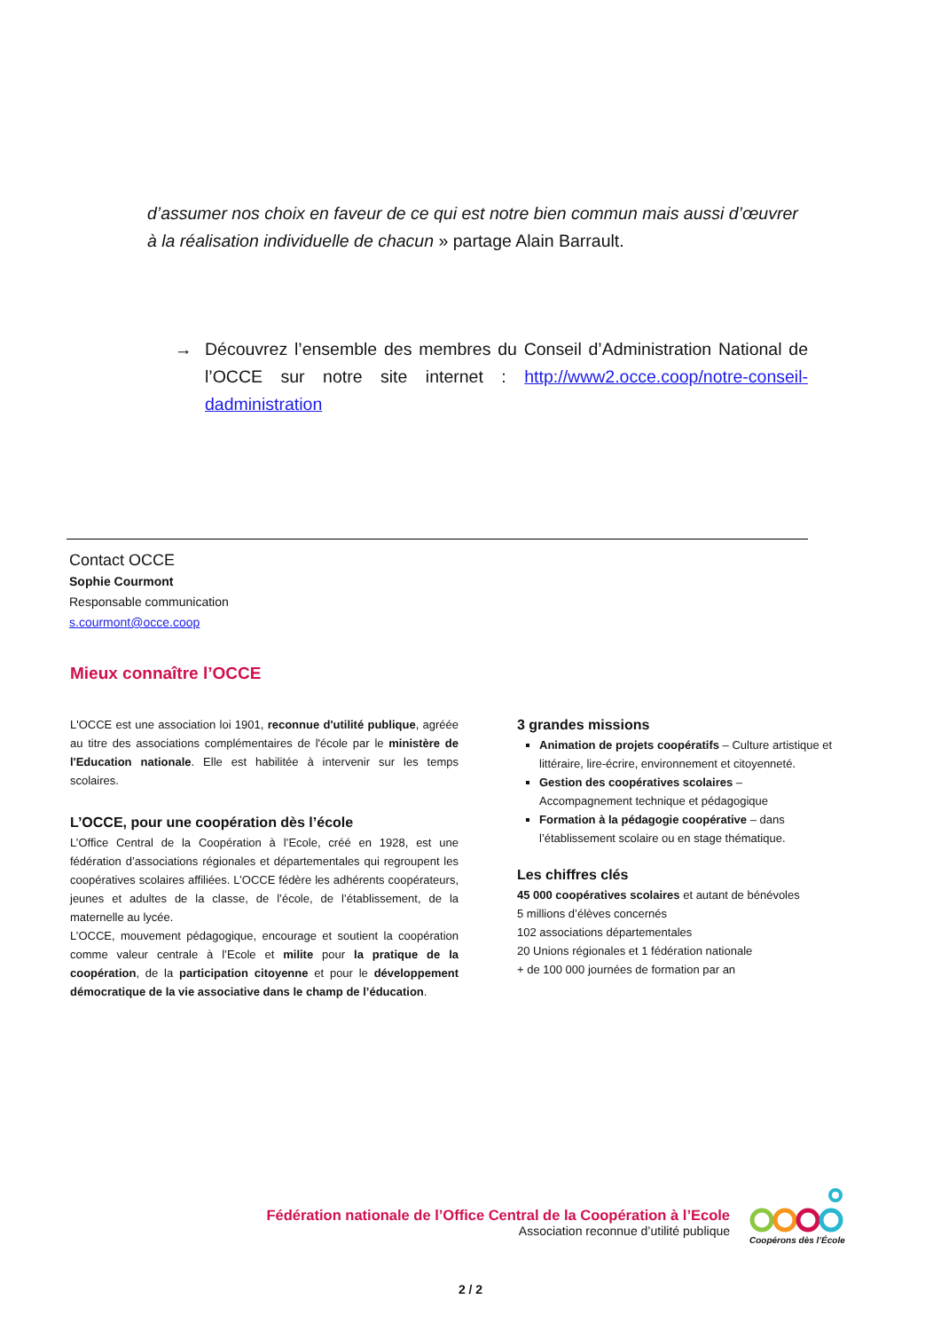d’assumer nos choix en faveur de ce qui est notre bien commun mais aussi d’œuvrer à la réalisation individuelle de chacun » partage Alain Barrault.
→ Découvrez l’ensemble des membres du Conseil d’Administration National de l’OCCE sur notre site internet : http://www2.occe.coop/notre-conseil-dadministration
Contact OCCE
Sophie Courmont
Responsable communication
s.courmont@occe.coop
Mieux connaître l’OCCE
L'OCCE est une association loi 1901, reconnue d'utilité publique, agréée au titre des associations complémentaires de l'école par le ministère de l'Education nationale. Elle est habilitée à intervenir sur les temps scolaires.
L’OCCE, pour une coopération dès l’école
L’Office Central de la Coopération à l’Ecole, créé en 1928, est une fédération d’associations régionales et départementales qui regroupent les coopératives scolaires affiliées. L’OCCE fédère les adhérents coopérateurs, jeunes et adultes de la classe, de l’école, de l’établissement, de la maternelle au lycée.
L’OCCE, mouvement pédagogique, encourage et soutient la coopération comme valeur centrale à l’Ecole et milite pour la pratique de la coopération, de la participation citoyenne et pour le développement démocratique de la vie associative dans le champ de l’éducation.
3 grandes missions
Animation de projets coopératifs – Culture artistique et littéraire, lire-écrire, environnement et citoyenneté.
Gestion des coopératives scolaires – Accompagnement technique et pédagogique
Formation à la pédagogie coopérative – dans l’établissement scolaire ou en stage thématique.
Les chiffres clés
45 000 coopératives scolaires et autant de bénévoles
5 millions d’élèves concernés
102 associations départementales
20 Unions régionales et 1 fédération nationale
+ de 100 000 journées de formation par an
Fédération nationale de l’Office Central de la Coopération à l’Ecole
Association reconnue d’utilité publique
Coopérons dès l’École
2 / 2